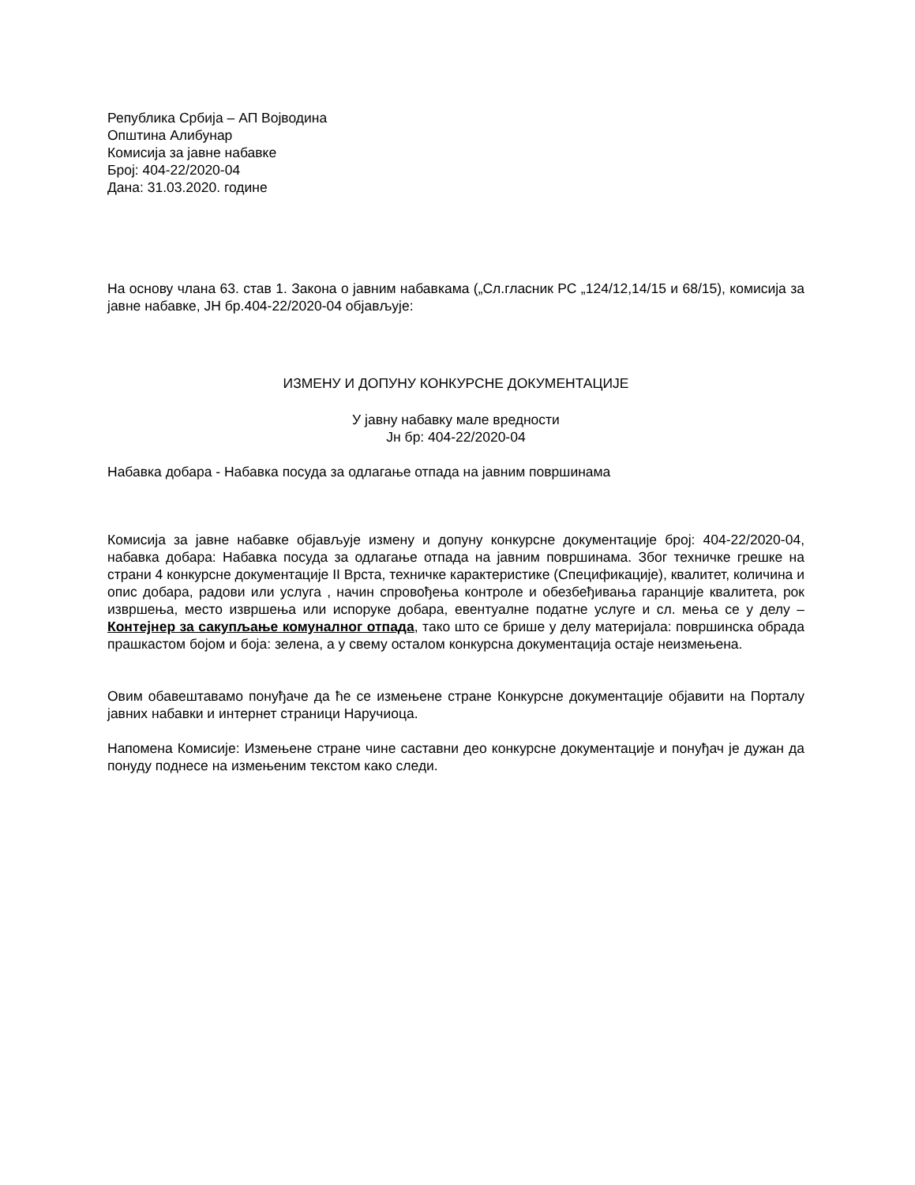Република Србија – АП Војводина
Општина Алибунар
Комисија за јавне набавке
Број: 404-22/2020-04
Дана: 31.03.2020. године
На основу члана 63. став 1. Закона о јавним набавкама („Сл.гласник РС „124/12,14/15 и 68/15), комисија за јавне набавке, ЈН бр.404-22/2020-04 објављује:
ИЗМЕНУ И ДОПУНУ КОНКУРСНЕ ДОКУМЕНТАЦИЈЕ
У јавну набавку мале вредности
Јн бр: 404-22/2020-04
Набавка добара - Набавка посуда за одлагање отпада на јавним површинама
Комисија за јавне набавке објављује измену и допуну конкурсне документације број: 404-22/2020-04, набавка добара: Набавка посуда за одлагање отпада на јавним површинама. Због техничке грешке на страни 4 конкурсне документације II Врста, техничке карактеристике (Спецификације), квалитет, количина и опис добара, радови или услуга , начин спровођења контроле и обезбеђивања гаранције квалитета, рок извршења, место извршења или испоруке добара, евентуалне податне услуге и сл. мења се у делу – Контејнер за сакупљање комуналног отпада, тако што се брише у делу материјала: површинска обрада прашкастом бојом и боја: зелена, а у свему осталом конкурсна документација остаје неизмењена.
Овим обавештавамо понуђаче да ће се измењене стране Конкурсне документације објавити на Порталу јавних набавки и интернет страници Наручиоца.
Напомена Комисије: Измењене стране чине саставни део конкурсне документације и понуђач је дужан да понуду поднесе на измењеним текстом како следи.